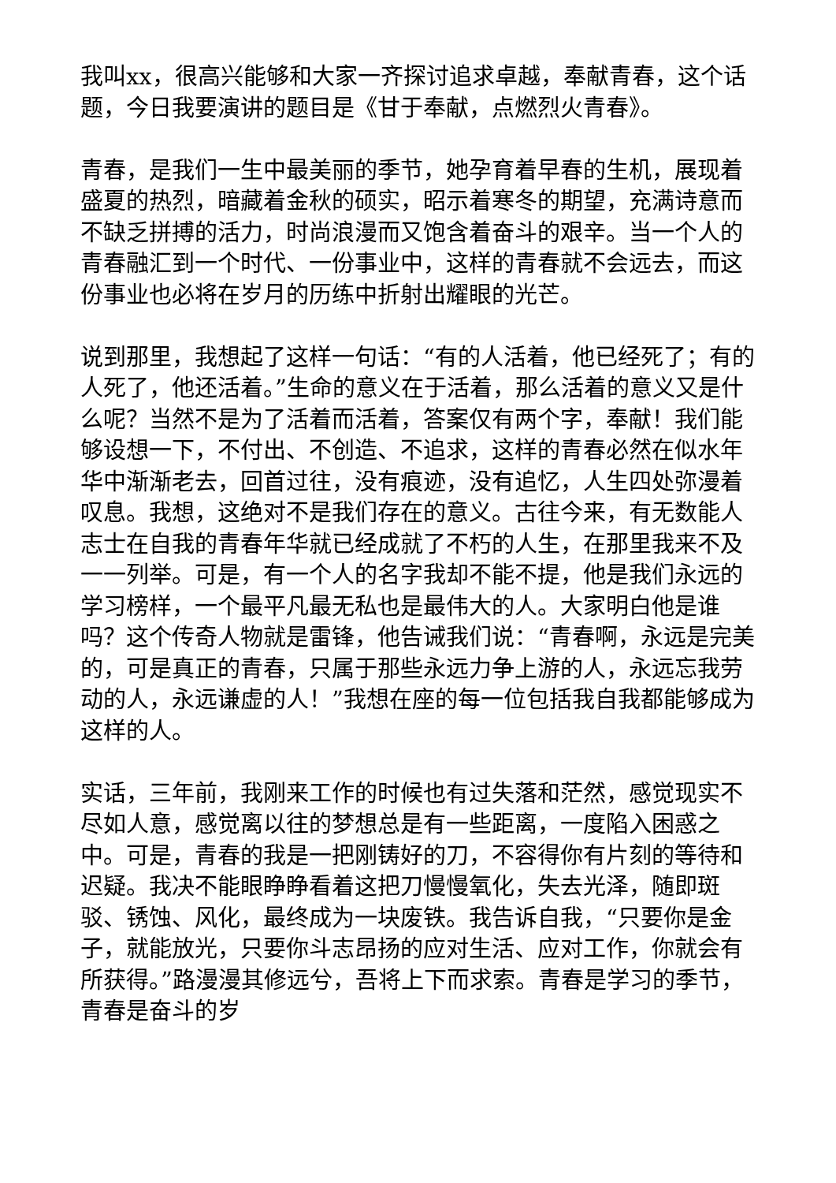我叫xx，很高兴能够和大家一齐探讨追求卓越，奉献青春，这个话题，今日我要演讲的题目是《甘于奉献，点燃烈火青春》。
青春，是我们一生中最美丽的季节，她孕育着早春的生机，展现着盛夏的热烈，暗藏着金秋的硕实，昭示着寒冬的期望，充满诗意而不缺乏拼搏的活力，时尚浪漫而又饱含着奋斗的艰辛。当一个人的青春融汇到一个时代、一份事业中，这样的青春就不会远去，而这份事业也必将在岁月的历练中折射出耀眼的光芒。
说到那里，我想起了这样一句话：“有的人活着，他已经死了；有的人死了，他还活着。”生命的意义在于活着，那么活着的意义又是什么呢？当然不是为了活着而活着，答案仅有两个字，奉献！我们能够设想一下，不付出、不创造、不追求，这样的青春必然在似水年华中渐渐老去，回首过往，没有痕迹，没有追忆，人生四处弥漫着叹息。我想，这绝对不是我们存在的意义。古往今来，有无数能人志士在自我的青春年华就已经成就了不朽的人生，在那里我来不及一一列举。可是，有一个人的名字我却不能不提，他是我们永远的学习榜样，一个最平凡最无私也是最伟大的人。大家明白他是谁吗？这个传奇人物就是雷锋，他告诫我们说：“青春啊，永远是完美的，可是真正的青春，只属于那些永远力争上游的人，永远忘我劳动的人，永远谦虚的人！”我想在座的每一位包括我自我都能够成为这样的人。
实话，三年前，我刚来工作的时候也有过失落和茫然，感觉现实不尽如人意，感觉离以往的梦想总是有一些距离，一度陷入困惑之中。可是，青春的我是一把刚铸好的刀，不容得你有片刻的等待和迟疑。我决不能眼睁睁看着这把刀慢慢氧化，失去光泽，随即斑驳、锈蚀、风化，最终成为一块废铁。我告诉自我，“只要你是金子，就能放光，只要你斗志昂扬的应对生活、应对工作，你就会有所获得。”路漫漫其修远兮，吾将上下而求索。青春是学习的季节，青春是奋斗的岁